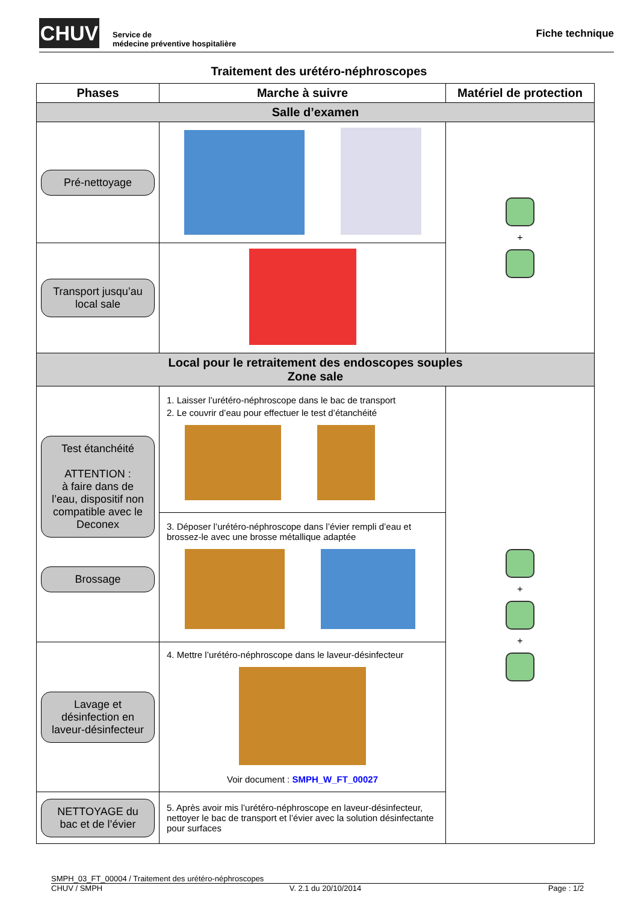CHUV
Service de
médecine préventive hospitalière
Fiche technique
Traitement des urétéro-néphroscopes
| Phases | Marche à suivre | Matériel de protection |
| --- | --- | --- |
| Salle d’examen | | |
| Pré-nettoyage | | + |
| Transport jusqu’au local sale | | |
| Local pour le retraitement des endoscopes souples Zone sale | | |
| Test étanchéité ATTENTION : à faire dans de l’eau, dispositif non compatible avec le Deconex Brossage | 1. Laisser l’urétéro-néphroscope dans le bac de transport 2. Le couvrir d’eau pour effectuer le test d’étanchéité | + + |
| | 3. Déposer l’urétéro-néphroscope dans l’évier rempli d’eau et brossez-le avec une brosse métallique adaptée | |
| Lavage et désinfection en laveur-désinfecteur | 4. Mettre l’urétéro-néphroscope dans le laveur-désinfecteur Voir document : SMPH_W_FT_00027 | |
| NETTOYAGE du bac et de l’évier | 5. Après avoir mis l’urétéro-néphroscope en laveur-désinfecteur, nettoyer le bac de transport et l’évier avec la solution désinfectante pour surfaces | |
SMPH_03_FT_00004 / Traitement des urétéro-néphroscopes
CHUV / SMPH V. 2.1 du 20/10/2014 Page : 1/2